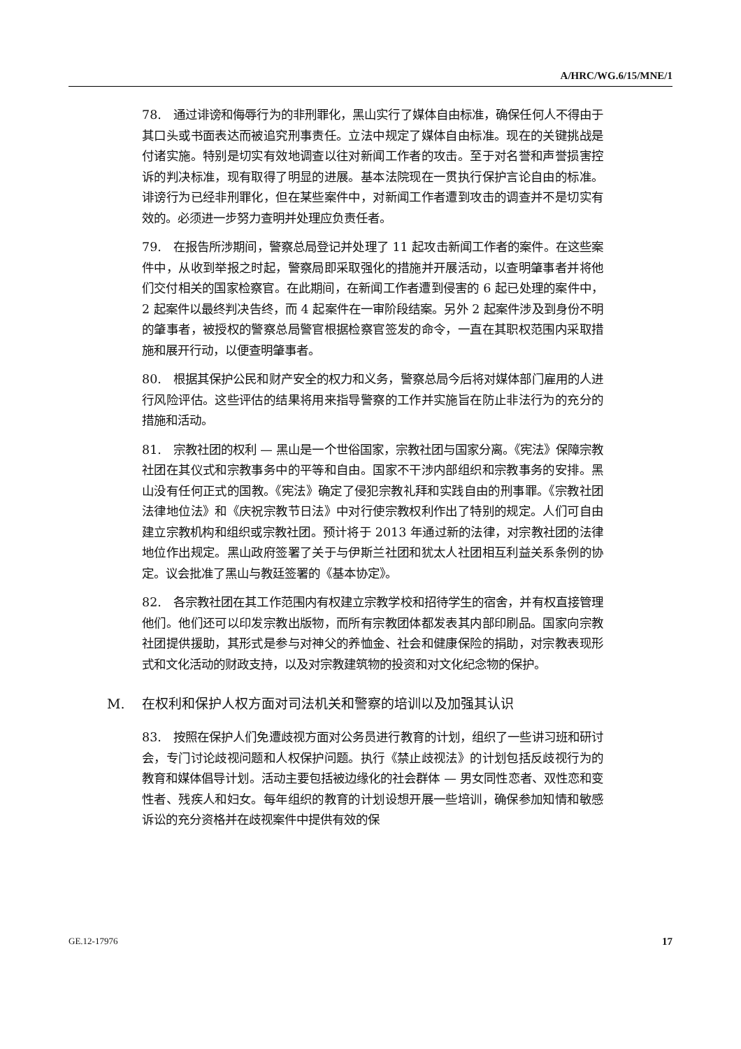A/HRC/WG.6/15/MNE/1
78. 通过诽谤和侮辱行为的非刑罪化，黑山实行了媒体自由标准，确保任何人不得由于其口头或书面表达而被追究刑事责任。立法中规定了媒体自由标准。现在的关键挑战是付诸实施。特别是切实有效地调查以往对新闻工作者的攻击。至于对名誉和声誉损害控诉的判决标准，现有取得了明显的进展。基本法院现在一贯执行保护言论自由的标准。诽谤行为已经非刑罪化，但在某些案件中，对新闻工作者遭到攻击的调查并不是切实有效的。必须进一步努力查明并处理应负责任者。
79. 在报告所涉期间，警察总局登记并处理了 11 起攻击新闻工作者的案件。在这些案件中，从收到举报之时起，警察局即采取强化的措施并开展活动，以查明肇事者并将他们交付相关的国家检察官。在此期间，在新闻工作者遭到侵害的 6 起已处理的案件中，2 起案件以最终判决告终，而 4 起案件在一审阶段结案。另外 2 起案件涉及到身份不明的肇事者，被授权的警察总局警官根据检察官签发的命令，一直在其职权范围内采取措施和展开行动，以便查明肇事者。
80. 根据其保护公民和财产安全的权力和义务，警察总局今后将对媒体部门雇用的人进行风险评估。这些评估的结果将用来指导警察的工作并实施旨在防止非法行为的充分的措施和活动。
81. 宗教社团的权利 — 黑山是一个世俗国家，宗教社团与国家分离。《宪法》保障宗教社团在其仪式和宗教事务中的平等和自由。国家不干涉内部组织和宗教事务的安排。黑山没有任何正式的国教。《宪法》确定了侵犯宗教礼拜和实践自由的刑事罪。《宗教社团法律地位法》和《庆祝宗教节日法》中对行使宗教权利作出了特别的规定。人们可自由建立宗教机构和组织或宗教社团。预计将于 2013 年通过新的法律，对宗教社团的法律地位作出规定。黑山政府签署了关于与伊斯兰社团和犹太人社团相互利益关系条例的协定。议会批准了黑山与教廷签署的《基本协定》。
82. 各宗教社团在其工作范围内有权建立宗教学校和招待学生的宿舍，并有权直接管理他们。他们还可以印发宗教出版物，而所有宗教团体都发表其内部印刷品。国家向宗教社团提供援助，其形式是参与对神父的养恤金、社会和健康保险的捐助，对宗教表现形式和文化活动的财政支持，以及对宗教建筑物的投资和对文化纪念物的保护。
M. 在权利和保护人权方面对司法机关和警察的培训以及加强其认识
83. 按照在保护人们免遭歧视方面对公务员进行教育的计划，组织了一些讲习班和研讨会，专门讨论歧视问题和人权保护问题。执行《禁止歧视法》的计划包括反歧视行为的教育和媒体倡导计划。活动主要包括被边缘化的社会群体 — 男女同性恋者、双性恋和变性者、残疾人和妇女。每年组织的教育的计划设想开展一些培训，确保参加知情和敏感诉讼的充分资格并在歧视案件中提供有效的保
GE.12-17976 17